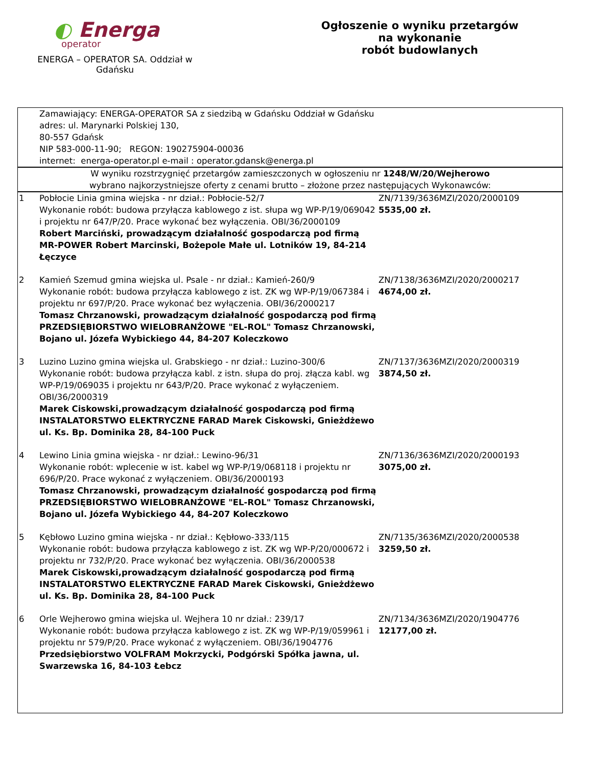◐ Energa
operator
ENERGA – OPERATOR SA. Oddział w Gdańsku
Ogłoszenie o wyniku przetargów
na wykonanie
robót budowlanych
| Zamawiający: ENERGA-OPERATOR SA z siedzibą w Gdańsku Oddział w Gdańsku adres: ul. Marynarki Polskiej 130, 80-557 Gdańsk NIP 583-000-11-90; REGON: 190275904-00036 internet: energa-operator.pl e-mail : operator.gdansk@energa.pl | | |
| W wyniku rozstrzygnięć przetargów zamieszczonych w ogłoszeniu nr 1248/W/20/Wejherowo wybrano najkorzystniejsze oferty z cenami brutto – złożone przez następujących Wykonawców: | | |
| 1 | Pobłocie Linia gmina wiejska - nr dział.: Pobłocie-52/7 Wykonanie robót: budowa przyłącza kablowego z ist. słupa wg WP-P/19/069042 i projektu nr 647/P/20. Prace wykonać bez wyłączenia. OBI/36/2000109 Robert Marciński, prowadzącym działalność gospodarczą pod firmą MR-POWER Robert Marcinski, Bożepole Małe ul. Lotników 19, 84-214 Łęczyce | ZN/7139/3636MZI/2020/2000109 5535,00 zł. |
| 2 | Kamień Szemud gmina wiejska ul. Psale - nr dział.: Kamień-260/9 Wykonanie robót: budowa przyłącza kablowego z ist. ZK wg WP-P/19/067384 i projektu nr 697/P/20. Prace wykonać bez wyłączenia. OBI/36/2000217 Tomasz Chrzanowski, prowadzącym działalność gospodarczą pod firmą PRZEDSIĘBIORSTWO WIELOBRANŻOWE "EL-ROL" Tomasz Chrzanowski, Bojano ul. Józefa Wybickiego 44, 84-207 Koleczkowo | ZN/7138/3636MZI/2020/2000217 4674,00 zł. |
| 3 | Luzino Luzino gmina wiejska ul. Grabskiego - nr dział.: Luzino-300/6 Wykonanie robót: budowa przyłącza kabl. z istn. słupa do proj. złącza kabl. wg WP-P/19/069035 i projektu nr 643/P/20. Prace wykonać z wyłączeniem. OBI/36/2000319 Marek Ciskowski,prowadzącym działalność gospodarczą pod firmą INSTALATORSTWO ELEKTRYCZNE FARAD Marek Ciskowski, Gnieżdżewo ul. Ks. Bp. Dominika 28, 84-100 Puck | ZN/7137/3636MZI/2020/2000319 3874,50 zł. |
| 4 | Lewino Linia gmina wiejska - nr dział.: Lewino-96/31 Wykonanie robót: wplecenie w ist. kabel wg WP-P/19/068118 i projektu nr 696/P/20. Prace wykonać z wyłączeniem. OBI/36/2000193 Tomasz Chrzanowski, prowadzącym działalność gospodarczą pod firmą PRZEDSIĘBIORSTWO WIELOBRANŻOWE "EL-ROL" Tomasz Chrzanowski, Bojano ul. Józefa Wybickiego 44, 84-207 Koleczkowo | ZN/7136/3636MZI/2020/2000193 3075,00 zł. |
| 5 | Kębłowo Luzino gmina wiejska - nr dział.: Kębłowo-333/115 Wykonanie robót: budowa przyłącza kablowego z ist. ZK wg WP-P/20/000672 i projektu nr 732/P/20. Prace wykonać bez wyłączenia. OBI/36/2000538 Marek Ciskowski,prowadzącym działalność gospodarczą pod firmą INSTALATORSTWO ELEKTRYCZNE FARAD Marek Ciskowski, Gnieżdżewo ul. Ks. Bp. Dominika 28, 84-100 Puck | ZN/7135/3636MZI/2020/2000538 3259,50 zł. |
| 6 | Orle Wejherowo gmina wiejska ul. Wejhera 10 nr dział.: 239/17 Wykonanie robót: budowa przyłącza kablowego z ist. ZK wg WP-P/19/059961 i projektu nr 579/P/20. Prace wykonać z wyłączeniem. OBI/36/1904776 Przedsiębiorstwo VOLFRAM Mokrzycki, Podgórski Spółka jawna, ul. Swarzewska 16, 84-103 Łebcz | ZN/7134/3636MZI/2020/1904776 12177,00 zł. |